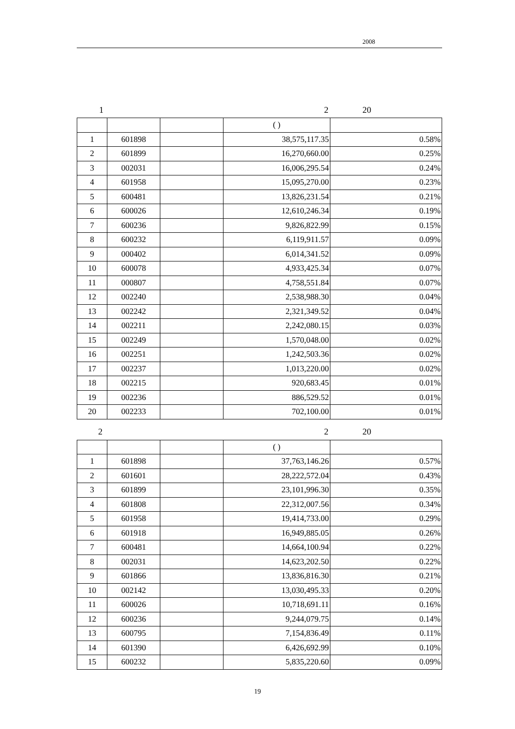2008
1 2 20
| | | | ( ) | |
| 1 | 601898 | | 38,575,117.35 | 0.58% |
| 2 | 601899 | | 16,270,660.00 | 0.25% |
| 3 | 002031 | | 16,006,295.54 | 0.24% |
| 4 | 601958 | | 15,095,270.00 | 0.23% |
| 5 | 600481 | | 13,826,231.54 | 0.21% |
| 6 | 600026 | | 12,610,246.34 | 0.19% |
| 7 | 600236 | | 9,826,822.99 | 0.15% |
| 8 | 600232 | | 6,119,911.57 | 0.09% |
| 9 | 000402 | | 6,014,341.52 | 0.09% |
| 10 | 600078 | | 4,933,425.34 | 0.07% |
| 11 | 000807 | | 4,758,551.84 | 0.07% |
| 12 | 002240 | | 2,538,988.30 | 0.04% |
| 13 | 002242 | | 2,321,349.52 | 0.04% |
| 14 | 002211 | | 2,242,080.15 | 0.03% |
| 15 | 002249 | | 1,570,048.00 | 0.02% |
| 16 | 002251 | | 1,242,503.36 | 0.02% |
| 17 | 002237 | | 1,013,220.00 | 0.02% |
| 18 | 002215 | | 920,683.45 | 0.01% |
| 19 | 002236 | | 886,529.52 | 0.01% |
| 20 | 002233 | | 702,100.00 | 0.01% |
2 2 20
| | | | ( ) | |
| 1 | 601898 | | 37,763,146.26 | 0.57% |
| 2 | 601601 | | 28,222,572.04 | 0.43% |
| 3 | 601899 | | 23,101,996.30 | 0.35% |
| 4 | 601808 | | 22,312,007.56 | 0.34% |
| 5 | 601958 | | 19,414,733.00 | 0.29% |
| 6 | 601918 | | 16,949,885.05 | 0.26% |
| 7 | 600481 | | 14,664,100.94 | 0.22% |
| 8 | 002031 | | 14,623,202.50 | 0.22% |
| 9 | 601866 | | 13,836,816.30 | 0.21% |
| 10 | 002142 | | 13,030,495.33 | 0.20% |
| 11 | 600026 | | 10,718,691.11 | 0.16% |
| 12 | 600236 | | 9,244,079.75 | 0.14% |
| 13 | 600795 | | 7,154,836.49 | 0.11% |
| 14 | 601390 | | 6,426,692.99 | 0.10% |
| 15 | 600232 | | 5,835,220.60 | 0.09% |
19